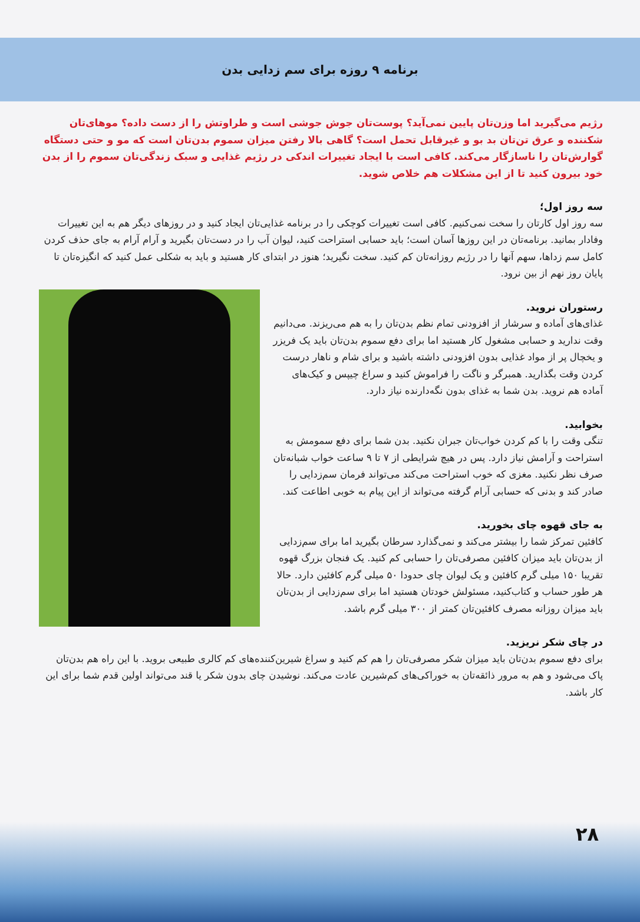برنامه ۹ روزه برای سم زدایی بدن
رژیم می‌گیرید اما وزن‌تان پایین نمی‌آید؟ پوست‌تان جوش جوشی است و طراوتش را از دست داده؟ موهای‌تان شکننده و عرق تن‌تان بد بو و غیرقابل تحمل است؟ گاهی بالا رفتن میزان سموم بدن‌تان است که مو و حتی دستگاه گوارش‌تان را ناسازگار می‌کند. کافی است با ایجاد تغییرات اندکی در رژیم غذایی و سبک زندگی‌تان سموم را از بدن خود بیرون کنید تا از این مشکلات هم خلاص شوید.
سه روز اول؛
سه روز اول کارتان را سخت نمی‌کنیم. کافی است تغییرات کوچکی را در برنامه غذایی‌تان ایجاد کنید و در روزهای دیگر هم به این تغییرات وفادار بمانید. برنامه‌تان در این روزها آسان است؛ باید حسابی استراحت کنید، لیوان آب را در دست‌تان بگیرید و آرام آرام به جای حذف کردن کامل سم زداها، سهم آنها را در رژیم روزانه‌تان کم کنید. سخت نگیرید؛ هنوز در ابتدای کار هستید و باید به شکلی عمل کنید که انگیزه‌تان تا پایان روز نهم از بین نرود.
رستوران نروید.
غذای‌های آماده و سرشار از افزودنی تمام نظم بدن‌تان را به هم می‌ریزند. می‌دانیم وقت ندارید و حسابی مشغول کار هستید اما برای دفع سموم بدن‌تان باید یک فریزر و یخچال پر از مواد غذایی بدون افزودنی داشته باشید و برای شام و ناهار درست کردن وقت بگذارید. همبرگر و ناگت را فراموش کنید و سراغ چیپس و کیک‌های آماده هم نروید. بدن شما به غذای بدون نگه‌دارنده نیاز دارد.
بخوابید.
تنگی وقت را با کم کردن خواب‌تان جبران نکنید. بدن شما برای دفع سمومش به استراحت و آرامش نیاز دارد. پس در هیچ شرایطی از ۷ تا ۹ ساعت خواب شبانه‌تان صرف نظر نکنید. مغزی که خوب استراحت می‌کند می‌تواند فرمان سم‌زدایی را صادر کند و بدنی که حسابی آرام گرفته می‌تواند از این پیام به خوبی اطاعت کند.
به جای قهوه چای بخورید.
کافئین تمرکز شما را بیشتر می‌کند و نمی‌گذارد سرطان بگیرید اما برای سم‌زدایی از بدن‌تان باید میزان کافئین مصرفی‌تان را حسابی کم کنید. یک فنجان بزرگ قهوه تقریبا ۱۵۰ میلی گرم کافئین و یک لیوان چای حدودا ۵۰ میلی گرم کافئین دارد. حالا هر طور حساب و کتاب‌کنید، مسئولش خودتان هستید اما برای سم‌زدایی از بدن‌تان باید میزان روزانه مصرف کافئین‌تان کمتر از ۳۰۰ میلی گرم باشد.
در چای شکر نریزید.
برای دفع سموم بدن‌تان باید میزان شکر مصرفی‌تان را هم کم کنید و سراغ شیرین‌کننده‌های کم کالری طبیعی بروید. با این راه هم بدن‌تان پاک می‌شود و هم به مرور ذائقه‌تان به خوراکی‌های کم‌شیرین عادت می‌کند. نوشیدن چای بدون شکر یا قند می‌تواند اولین قدم شما برای این کار باشد.
۲۸